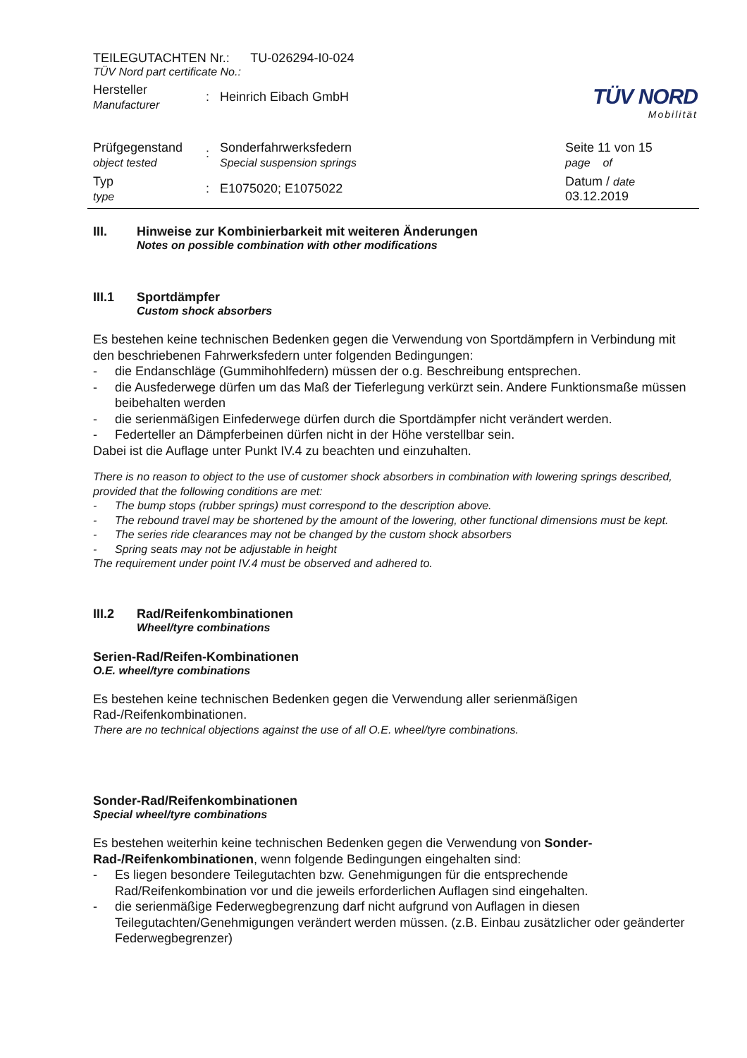TÜV NORD
Mobilität
TEILEGUTACHTEN Nr.: TU-026294-I0-024
TÜV Nord part certificate No.:
Hersteller
Manufacturer
: Heinrich Eibach GmbH
Prüfgegenstand
object tested
:
Sonderfahrwerksfedern
Special suspension springs
Seite 11 von 15
page of
Typ
type
: E1075020; E1075022
Datum / date
03.12.2019
III. Hinweise zur Kombinierbarkeit mit weiteren Änderungen
Notes on possible combination with other modifications
III.1 Sportdämpfer
Custom shock absorbers
Es bestehen keine technischen Bedenken gegen die Verwendung von Sportdämpfern in Verbindung mit den beschriebenen Fahrwerksfedern unter folgenden Bedingungen:
- die Endanschläge (Gummihohlfedern) müssen der o.g. Beschreibung entsprechen.
- die Ausfederwege dürfen um das Maß der Tieferlegung verkürzt sein. Andere Funktionsmaße müssen beibehalten werden
- die serienmäßigen Einfederwege dürfen durch die Sportdämpfer nicht verändert werden.
- Federteller an Dämpferbeinen dürfen nicht in der Höhe verstellbar sein.
Dabei ist die Auflage unter Punkt IV.4 zu beachten und einzuhalten.
There is no reason to object to the use of customer shock absorbers in combination with lowering springs described, provided that the following conditions are met:
- The bump stops (rubber springs) must correspond to the description above.
- The rebound travel may be shortened by the amount of the lowering, other functional dimensions must be kept.
- The series ride clearances may not be changed by the custom shock absorbers
- Spring seats may not be adjustable in height
The requirement under point IV.4 must be observed and adhered to.
III.2 Rad/Reifenkombinationen
Wheel/tyre combinations
Serien-Rad/Reifen-Kombinationen
O.E. wheel/tyre combinations
Es bestehen keine technischen Bedenken gegen die Verwendung aller serienmäßigen Rad-/Reifenkombinationen.
There are no technical objections against the use of all O.E. wheel/tyre combinations.
Sonder-Rad/Reifenkombinationen
Special wheel/tyre combinations
Es bestehen weiterhin keine technischen Bedenken gegen die Verwendung von Sonder-Rad-/Reifenkombinationen, wenn folgende Bedingungen eingehalten sind:
- Es liegen besondere Teilegutachten bzw. Genehmigungen für die entsprechende Rad/Reifenkombination vor und die jeweils erforderlichen Auflagen sind eingehalten.
- die serienmäßige Federwegbegrenzung darf nicht aufgrund von Auflagen in diesen Teilegutachten/Genehmigungen verändert werden müssen. (z.B. Einbau zusätzlicher oder geänderter Federwegbegrenzer)